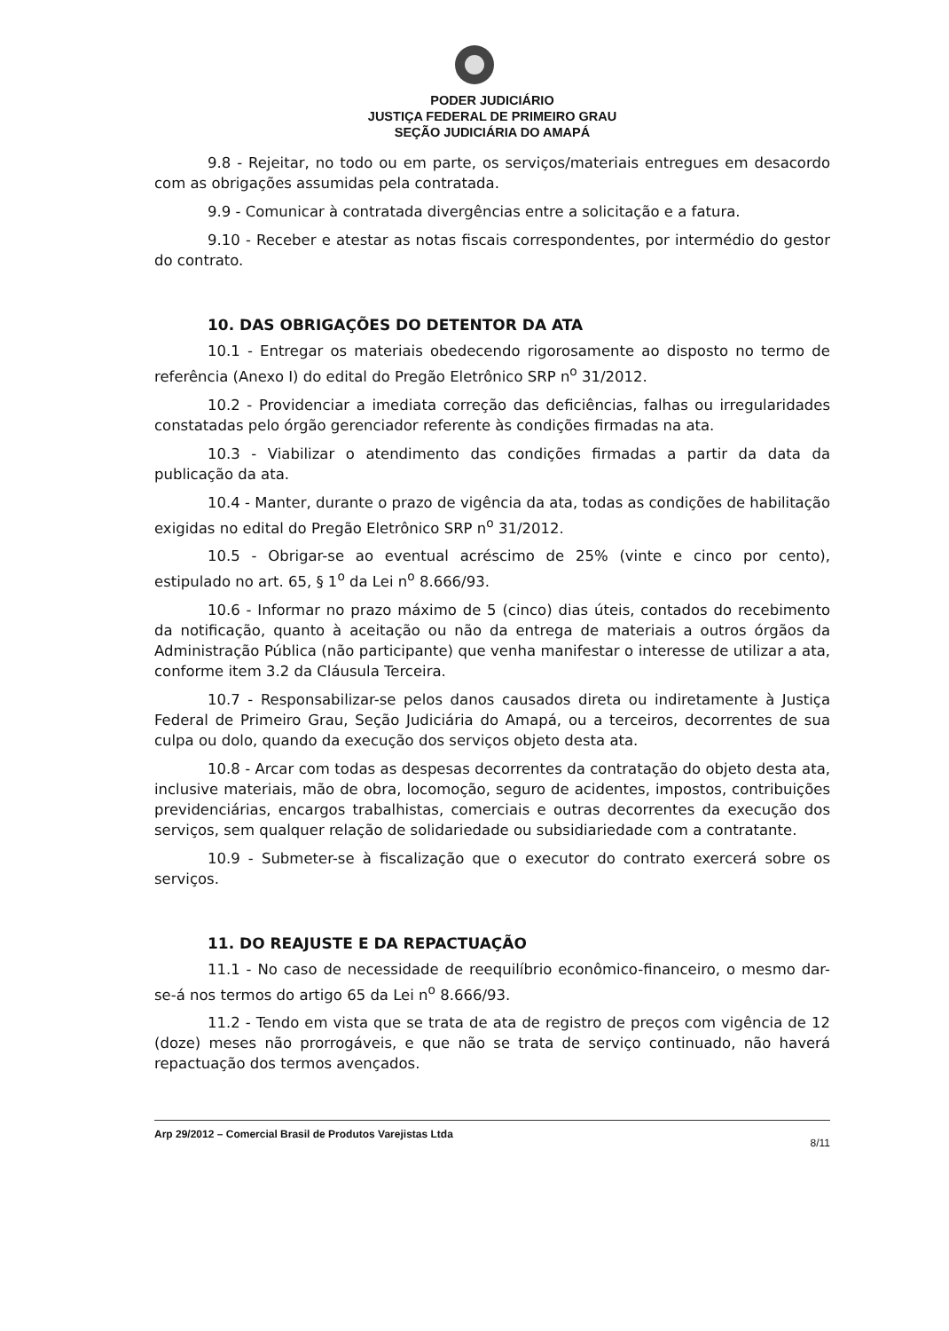PODER JUDICIÁRIO
JUSTIÇA FEDERAL DE PRIMEIRO GRAU
SEÇÃO JUDICIÁRIA DO AMAPÁ
9.8 - Rejeitar, no todo ou em parte, os serviços/materiais entregues em desacordo com as obrigações assumidas pela contratada.
9.9 - Comunicar à contratada divergências entre a solicitação e a fatura.
9.10 - Receber e atestar as notas fiscais correspondentes, por intermédio do gestor do contrato.
10. DAS OBRIGAÇÕES DO DETENTOR DA ATA
10.1 - Entregar os materiais obedecendo rigorosamente ao disposto no termo de referência (Anexo I) do edital do Pregão Eletrônico SRP n<sup>o</sup> 31/2012.
10.2 - Providenciar a imediata correção das deficiências, falhas ou irregularidades constatadas pelo órgão gerenciador referente às condições firmadas na ata.
10.3 - Viabilizar o atendimento das condições firmadas a partir da data da publicação da ata.
10.4 - Manter, durante o prazo de vigência da ata, todas as condições de habilitação exigidas no edital do Pregão Eletrônico SRP n<sup>o</sup> 31/2012.
10.5 - Obrigar-se ao eventual acréscimo de 25% (vinte e cinco por cento), estipulado no art. 65, § 1<sup>o</sup> da Lei n<sup>o</sup> 8.666/93.
10.6 - Informar no prazo máximo de 5 (cinco) dias úteis, contados do recebimento da notificação, quanto à aceitação ou não da entrega de materiais a outros órgãos da Administração Pública (não participante) que venha manifestar o interesse de utilizar a ata, conforme item 3.2 da Cláusula Terceira.
10.7 - Responsabilizar-se pelos danos causados direta ou indiretamente à Justiça Federal de Primeiro Grau, Seção Judiciária do Amapá, ou a terceiros, decorrentes de sua culpa ou dolo, quando da execução dos serviços objeto desta ata.
10.8 - Arcar com todas as despesas decorrentes da contratação do objeto desta ata, inclusive materiais, mão de obra, locomoção, seguro de acidentes, impostos, contribuições previdenciárias, encargos trabalhistas, comerciais e outras decorrentes da execução dos serviços, sem qualquer relação de solidariedade ou subsidiariedade com a contratante.
10.9 - Submeter-se à fiscalização que o executor do contrato exercerá sobre os serviços.
11. DO REAJUSTE E DA REPACTUAÇÃO
11.1 - No caso de necessidade de reequilíbrio econômico-financeiro, o mesmo dar-se-á nos termos do artigo 65 da Lei n<sup>o</sup> 8.666/93.
11.2 - Tendo em vista que se trata de ata de registro de preços com vigência de 12 (doze) meses não prorrogáveis, e que não se trata de serviço continuado, não haverá repactuação dos termos avençados.
Arp 29/2012 – Comercial Brasil de Produtos Varejistas Ltda 8/11